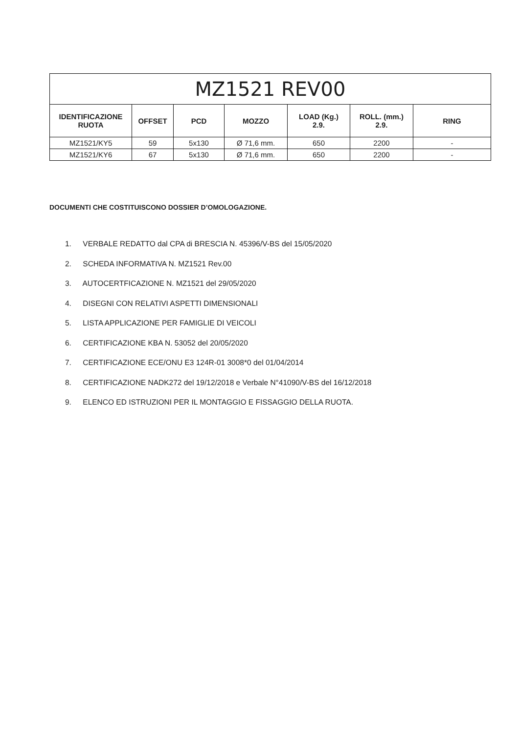| MZ1521 REV00 | | | | | | |
| --- | --- | --- | --- | --- | --- | --- |
| IDENTIFICAZIONE RUOTA | OFFSET | PCD | MOZZO | LOAD (Kg.) 2.9. | ROLL. (mm.) 2.9. | RING |
| MZ1521/KY5 | 59 | 5x130 | Ø 71,6 mm. | 650 | 2200 | - |
| MZ1521/KY6 | 67 | 5x130 | Ø 71,6 mm. | 650 | 2200 | - |
DOCUMENTI CHE COSTITUISCONO DOSSIER D’OMOLOGAZIONE.
1. VERBALE REDATTO dal CPA di BRESCIA N. 45396/V-BS del 15/05/2020
2. SCHEDA INFORMATIVA N. MZ1521 Rev.00
3. AUTOCERTFICAZIONE N. MZ1521 del 29/05/2020
4. DISEGNI CON RELATIVI ASPETTI DIMENSIONALI
5. LISTA APPLICAZIONE PER FAMIGLIE DI VEICOLI
6. CERTIFICAZIONE KBA N. 53052 del 20/05/2020
7. CERTIFICAZIONE ECE/ONU E3 124R-01 3008*0 del 01/04/2014
8. CERTIFICAZIONE NADK272 del 19/12/2018 e Verbale N°41090/V-BS del 16/12/2018
9. ELENCO ED ISTRUZIONI PER IL MONTAGGIO E FISSAGGIO DELLA RUOTA.